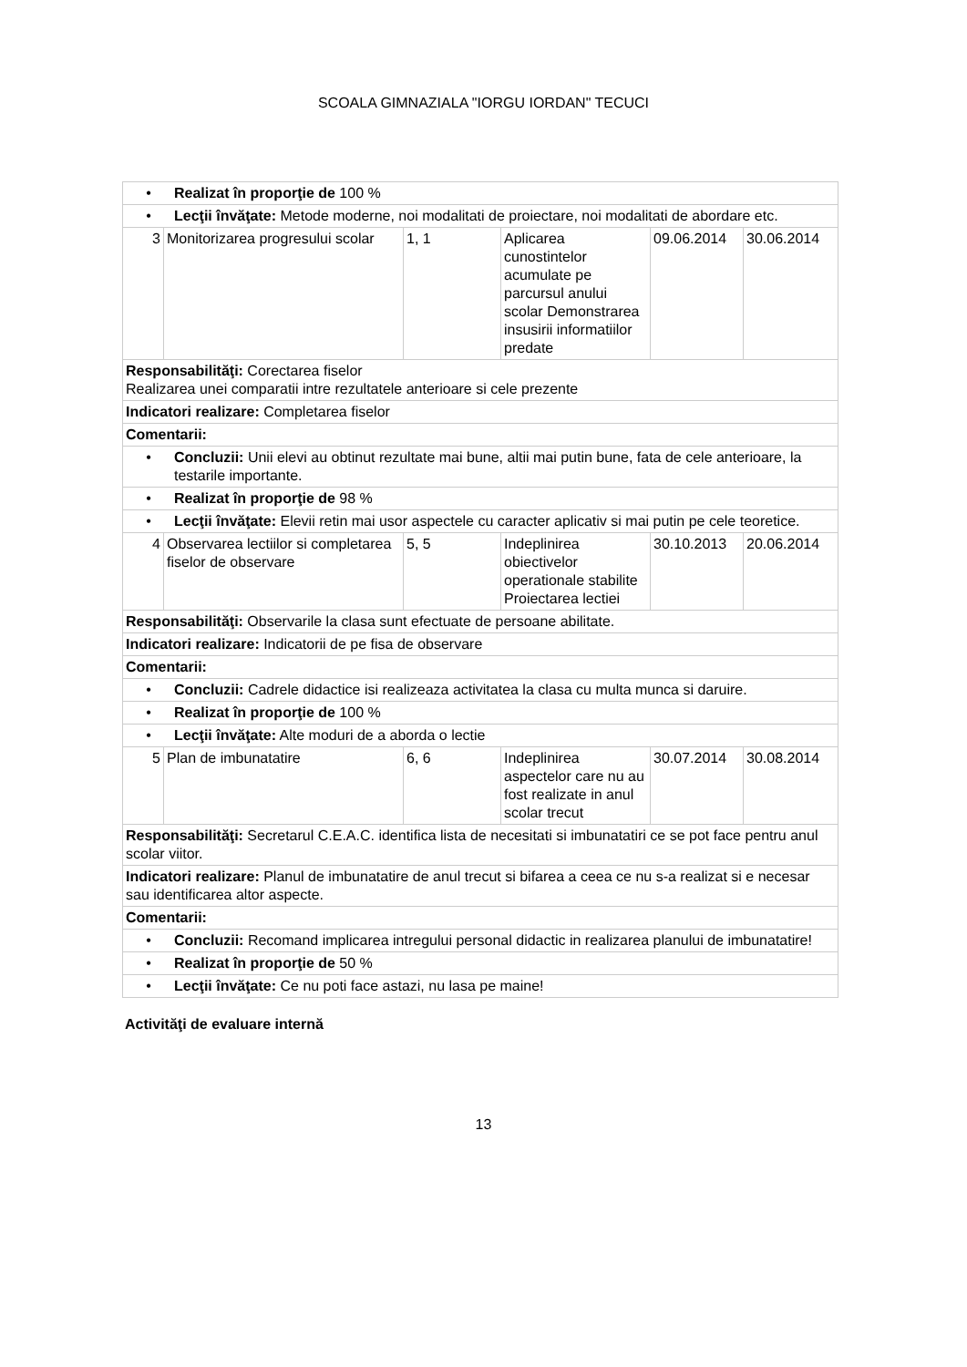SCOALA GIMNAZIALA "IORGU IORDAN" TECUCI
| • Realizat în proporţie de 100 % | | | | | |
| • Lecţii învăţate: Metode moderne, noi modalitati de proiectare, noi modalitati de abordare etc. | | | | | |
| 3 | Monitorizarea progresului scolar | 1, 1 | Aplicarea cunostintelor acumulate pe parcursul anului scolar Demonstrarea insusirii informatiilor predate | 09.06.2014 | 30.06.2014 |
| Responsabilităţi: Corectarea fiselor Realizarea unei comparatii intre rezultatele anterioare si cele prezente | | | | | |
| Indicatori realizare: Completarea fiselor | | | | | |
| Comentarii: | | | | | |
| • Concluzii: Unii elevi au obtinut rezultate mai bune, altii mai putin bune, fata de cele anterioare, la testarile importante. | | | | | |
| • Realizat în proporţie de 98 % | | | | | |
| • Lecţii învăţate: Elevii retin mai usor aspectele cu caracter aplicativ si mai putin pe cele teoretice. | | | | | |
| 4 | Observarea lectiilor si completarea fiselor de observare | 5, 5 | Indeplinirea obiectivelor operationale stabilite Proiectarea lectiei | 30.10.2013 | 20.06.2014 |
| Responsabilităţi: Observarile la clasa sunt efectuate de persoane abilitate. | | | | | |
| Indicatori realizare: Indicatorii de pe fisa de observare | | | | | |
| Comentarii: | | | | | |
| • Concluzii: Cadrele didactice isi realizeaza activitatea la clasa cu multa munca si daruire. | | | | | |
| • Realizat în proporţie de 100 % | | | | | |
| • Lecţii învăţate: Alte moduri de a aborda o lectie | | | | | |
| 5 | Plan de imbunatatire | 6, 6 | Indeplinirea aspectelor care nu au fost realizate in anul scolar trecut | 30.07.2014 | 30.08.2014 |
| Responsabilităţi: Secretarul C.E.A.C. identifica lista de necesitati si imbunatatiri ce se pot face pentru anul scolar viitor. | | | | | |
| Indicatori realizare: Planul de imbunatatire de anul trecut si bifarea a ceea ce nu s-a realizat si e necesar sau identificarea altor aspecte. | | | | | |
| Comentarii: | | | | | |
| • Concluzii: Recomand implicarea intregului personal didactic in realizarea planului de imbunatatire! | | | | | |
| • Realizat în proporţie de 50 % | | | | | |
| • Lecţii învăţate: Ce nu poti face astazi, nu lasa pe maine! | | | | | |
Activităţi de evaluare internă
13